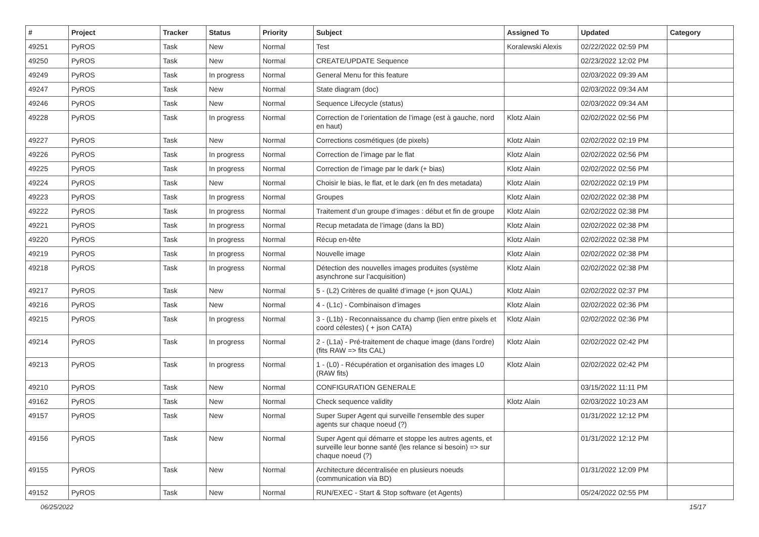| # | Project | Tracker | Status | Priority | Subject | Assigned To | Updated | Category |
| --- | --- | --- | --- | --- | --- | --- | --- | --- |
| 49251 | PyROS | Task | New | Normal | Test | Koralewski Alexis | 02/22/2022 02:59 PM | |
| 49250 | PyROS | Task | New | Normal | CREATE/UPDATE Sequence | | 02/23/2022 12:02 PM | |
| 49249 | PyROS | Task | In progress | Normal | General Menu for this feature | | 02/03/2022 09:39 AM | |
| 49247 | PyROS | Task | New | Normal | State diagram (doc) | | 02/03/2022 09:34 AM | |
| 49246 | PyROS | Task | New | Normal | Sequence Lifecycle (status) | | 02/03/2022 09:34 AM | |
| 49228 | PyROS | Task | In progress | Normal | Correction de l’orientation de l’image (est à gauche, nord en haut) | Klotz Alain | 02/02/2022 02:56 PM | |
| 49227 | PyROS | Task | New | Normal | Corrections cosmétiques (de pixels) | Klotz Alain | 02/02/2022 02:19 PM | |
| 49226 | PyROS | Task | In progress | Normal | Correction de l’image par le flat | Klotz Alain | 02/02/2022 02:56 PM | |
| 49225 | PyROS | Task | In progress | Normal | Correction de l’image par le dark (+ bias) | Klotz Alain | 02/02/2022 02:56 PM | |
| 49224 | PyROS | Task | New | Normal | Choisir le bias, le flat, et le dark (en fn des metadata) | Klotz Alain | 02/02/2022 02:19 PM | |
| 49223 | PyROS | Task | In progress | Normal | Groupes | Klotz Alain | 02/02/2022 02:38 PM | |
| 49222 | PyROS | Task | In progress | Normal | Traitement d’un groupe d’images : début et fin de groupe | Klotz Alain | 02/02/2022 02:38 PM | |
| 49221 | PyROS | Task | In progress | Normal | Recup metadata de l’image (dans la BD) | Klotz Alain | 02/02/2022 02:38 PM | |
| 49220 | PyROS | Task | In progress | Normal | Récup en-tête | Klotz Alain | 02/02/2022 02:38 PM | |
| 49219 | PyROS | Task | In progress | Normal | Nouvelle image | Klotz Alain | 02/02/2022 02:38 PM | |
| 49218 | PyROS | Task | In progress | Normal | Détection des nouvelles images produites (système asynchrone sur l’acquisition) | Klotz Alain | 02/02/2022 02:38 PM | |
| 49217 | PyROS | Task | New | Normal | 5 - (L2) Critères de qualité d’image (+ json QUAL) | Klotz Alain | 02/02/2022 02:37 PM | |
| 49216 | PyROS | Task | New | Normal | 4 - (L1c) - Combinaison d’images | Klotz Alain | 02/02/2022 02:36 PM | |
| 49215 | PyROS | Task | In progress | Normal | 3 - (L1b) - Reconnaissance du champ (lien entre pixels et coord célestes) ( + json CATA) | Klotz Alain | 02/02/2022 02:36 PM | |
| 49214 | PyROS | Task | In progress | Normal | 2 - (L1a) - Pré-traitement de chaque image (dans l’ordre) (fits RAW => fits CAL) | Klotz Alain | 02/02/2022 02:42 PM | |
| 49213 | PyROS | Task | In progress | Normal | 1 - (L0) - Récupération et organisation des images L0 (RAW fits) | Klotz Alain | 02/02/2022 02:42 PM | |
| 49210 | PyROS | Task | New | Normal | CONFIGURATION GENERALE | | 03/15/2022 11:11 PM | |
| 49162 | PyROS | Task | New | Normal | Check sequence validity | Klotz Alain | 02/03/2022 10:23 AM | |
| 49157 | PyROS | Task | New | Normal | Super Super Agent qui surveille l'ensemble des super agents sur chaque noeud (?) | | 01/31/2022 12:12 PM | |
| 49156 | PyROS | Task | New | Normal | Super Agent qui démarre et stoppe les autres agents, et surveille leur bonne santé (les relance si besoin) => sur chaque noeud (?) | | 01/31/2022 12:12 PM | |
| 49155 | PyROS | Task | New | Normal | Architecture décentralisée en plusieurs noeuds (communication via BD) | | 01/31/2022 12:09 PM | |
| 49152 | PyROS | Task | New | Normal | RUN/EXEC - Start & Stop software (et Agents) | | 05/24/2022 02:55 PM | |
06/25/2022 15/17